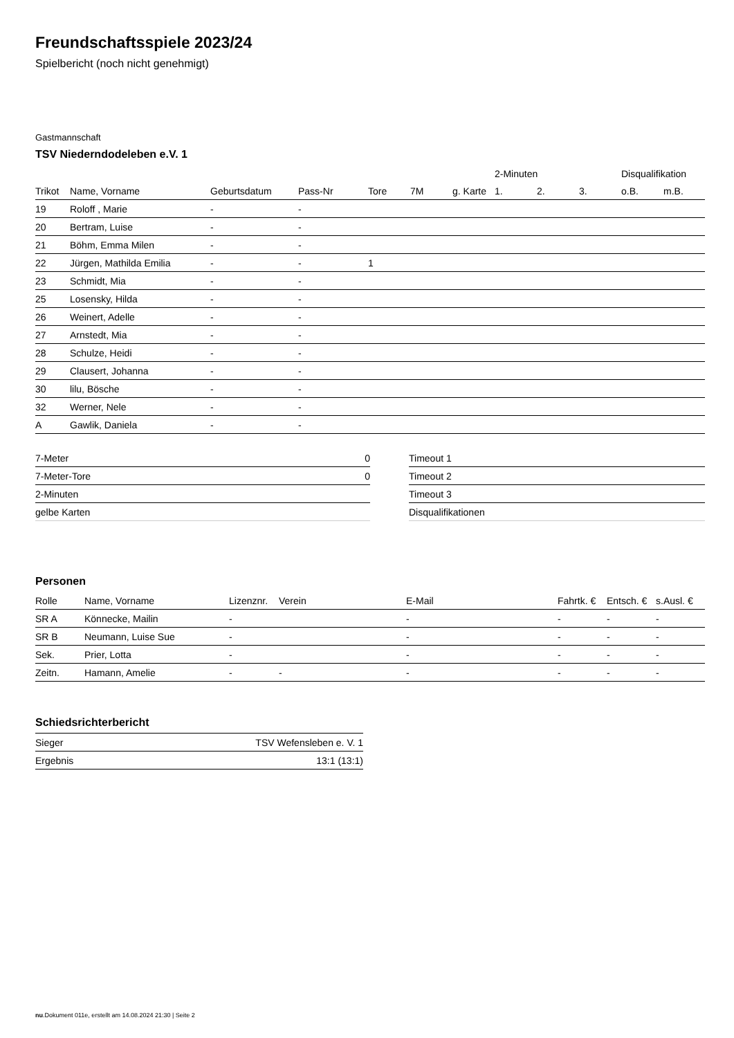Freundschaftsspiele 2023/24
Spielbericht (noch nicht genehmigt)
Gastmannschaft
TSV Niederndodeleben e.V. 1
| | | | | | | | 2-Minuten | | | Disqualifikation | |
| --- | --- | --- | --- | --- | --- | --- | --- | --- | --- | --- | --- |
| Trikot | Name, Vorname | Geburtsdatum | Pass-Nr | Tore | 7M | g. Karte | 1. | 2. | 3. | o.B. | m.B. |
| 19 | Roloff , Marie | - | - | | | | | | | | |
| 20 | Bertram, Luise | - | - | | | | | | | | |
| 21 | Böhm, Emma Milen | - | - | | | | | | | | |
| 22 | Jürgen, Mathilda Emilia | - | - | 1 | | | | | | | |
| 23 | Schmidt, Mia | - | - | | | | | | | | |
| 25 | Losensky, Hilda | - | - | | | | | | | | |
| 26 | Weinert, Adelle | - | - | | | | | | | | |
| 27 | Arnstedt, Mia | - | - | | | | | | | | |
| 28 | Schulze, Heidi | - | - | | | | | | | | |
| 29 | Clausert, Johanna | - | - | | | | | | | | |
| 30 | lilu, Bösche | - | - | | | | | | | | |
| 32 | Werner, Nele | - | - | | | | | | | | |
| A | Gawlik, Daniela | - | - | | | | | | | | |
| 7-Meter | 0 |
| 7-Meter-Tore | 0 |
| 2-Minuten | |
| gelbe Karten | |
| Timeout 1 |
| Timeout 2 |
| Timeout 3 |
| Disqualifikationen |
Personen
| Rolle | Name, Vorname | Lizenznr. | Verein | E-Mail | Fahrtk. € | Entsch. € | s.Ausl. € |
| --- | --- | --- | --- | --- | --- | --- | --- |
| SR A | Könnecke, Mailin | - | | - | - | - | - |
| SR B | Neumann, Luise Sue | - | | - | - | - | - |
| Sek. | Prier, Lotta | - | | - | - | - | - |
| Zeitn. | Hamann, Amelie | - | - | - | - | - | - |
Schiedsrichterbericht
| Sieger | TSV Wefensleben e. V. 1 |
| Ergebnis | 13:1 (13:1) |
nu.Dokument 011e, erstellt am 14.08.2024 21:30 | Seite 2